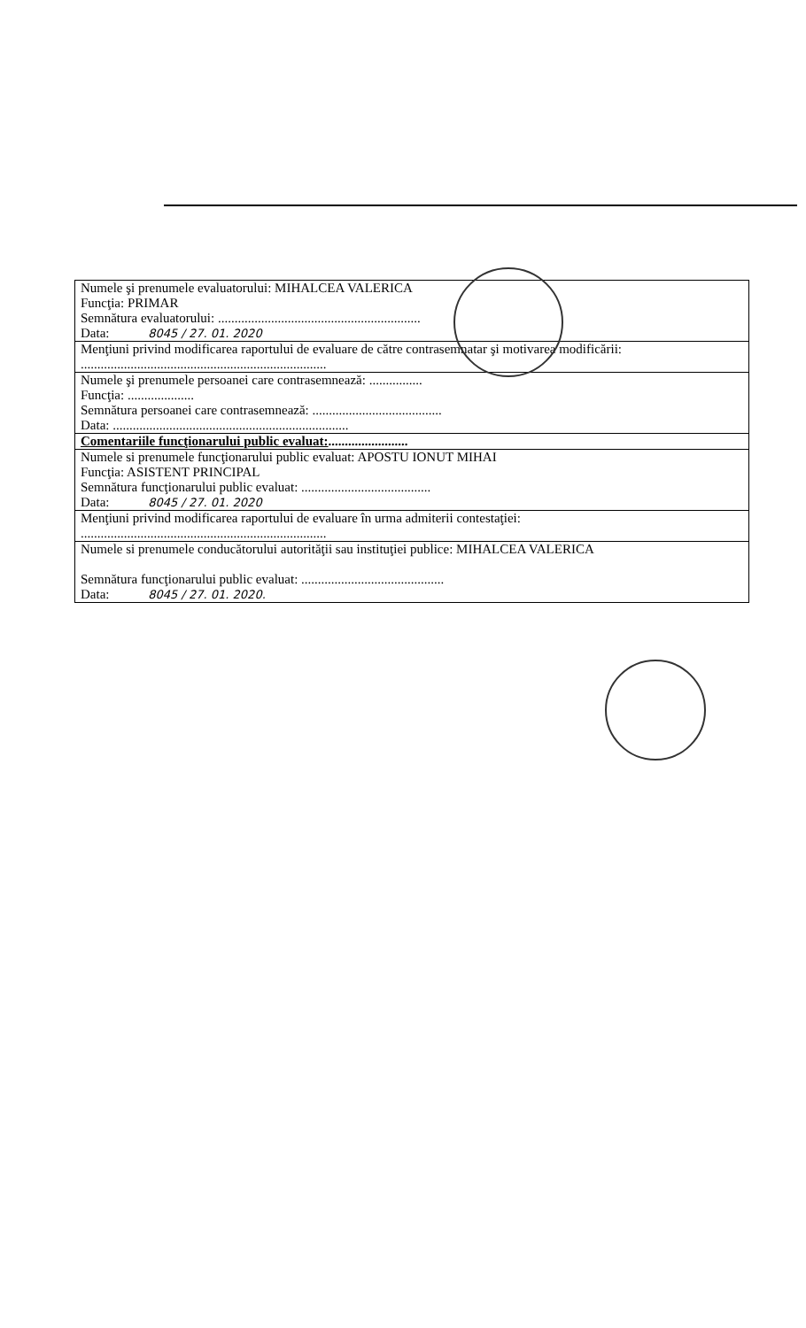| Numele şi prenumele evaluatorului: MIHALCEA VALERICA Funcţia: PRIMAR Semnătura evaluatorului: ............................................................. Data: 8045 / 27. 01. 2020 |
| Menţiuni privind modificarea raportului de evaluare de către contrasemnatar şi motivarea modificării: .......................................................................... |
| Numele şi prenumele persoanei care contrasemnează: ................ Funcţia: .................... Semnătura persoanei care contrasemnează: ....................................... Data: ....................................................................... |
| Comentariile funcţionarului public evaluat: ........................ |
| Numele si prenumele funcţionarului public evaluat: APOSTU IONUT MIHAI Funcţia: ASISTENT PRINCIPAL Semnătura funcţionarului public evaluat: ....................................... Data: 8045 / 27. 01. 2020 |
| Menţiuni privind modificarea raportului de evaluare în urma admiterii contestaţiei: .......................................................................... |
| Numele si prenumele conducătorului autorităţii sau instituţiei publice: MIHALCEA VALERICA Semnătura funcţionarului public evaluat: ........................................... Data: 8045 / 27. 01. 2020. |